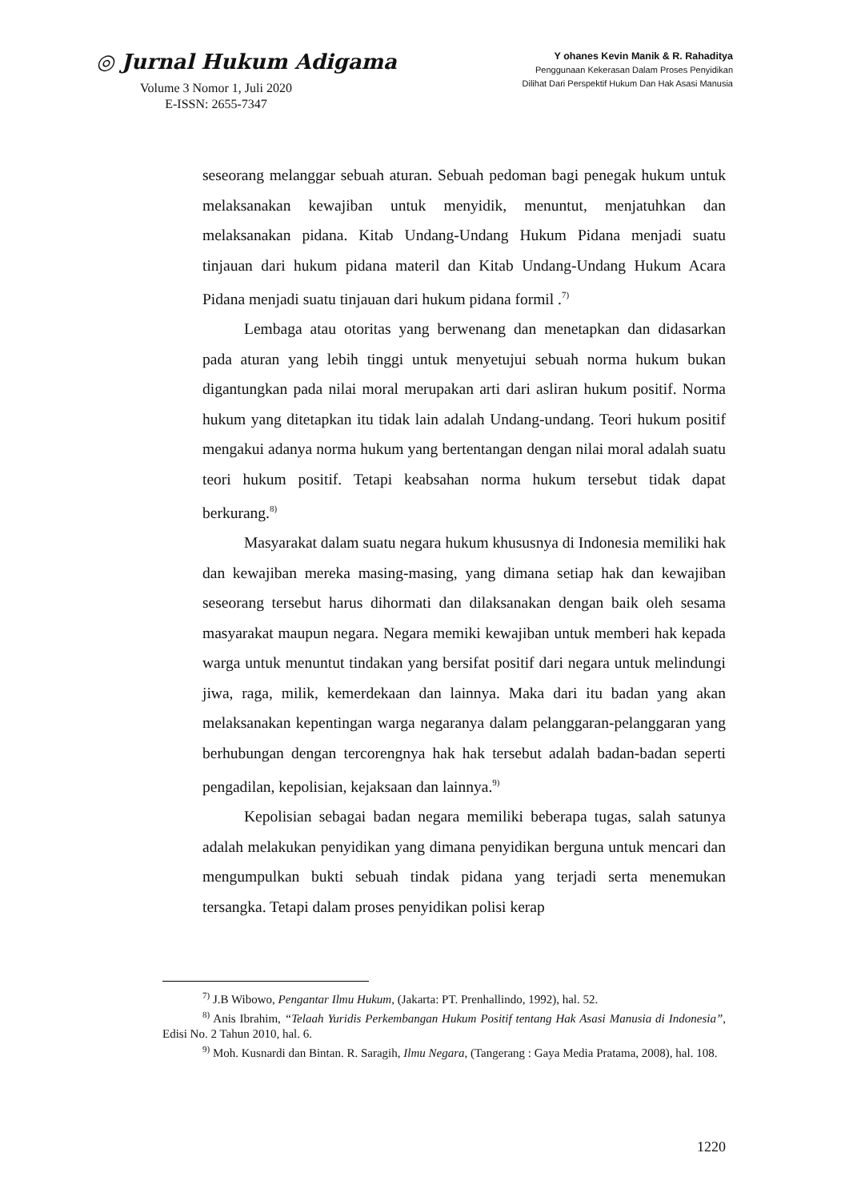◎ Jurnal Hukum Adigama
Volume 3 Nomor 1, Juli 2020
E-ISSN: 2655-7347
Y ohanes Kevin Manik & R. Rahaditya
Penggunaan Kekerasan Dalam Proses Penyidikan
Dilihat Dari Perspektif Hukum Dan Hak Asasi Manusia
seseorang melanggar sebuah aturan. Sebuah pedoman bagi penegak hukum untuk melaksanakan kewajiban untuk menyidik, menuntut, menjatuhkan dan melaksanakan pidana. Kitab Undang-Undang Hukum Pidana menjadi suatu tinjauan dari hukum pidana materil dan Kitab Undang-Undang Hukum Acara Pidana menjadi suatu tinjauan dari hukum pidana formil .<sup>7)</sup>
Lembaga atau otoritas yang berwenang dan menetapkan dan didasarkan pada aturan yang lebih tinggi untuk menyetujui sebuah norma hukum bukan digantungkan pada nilai moral merupakan arti dari asliran hukum positif. Norma hukum yang ditetapkan itu tidak lain adalah Undang-undang. Teori hukum positif mengakui adanya norma hukum yang bertentangan dengan nilai moral adalah suatu teori hukum positif. Tetapi keabsahan norma hukum tersebut tidak dapat berkurang.<sup>8)</sup>
Masyarakat dalam suatu negara hukum khususnya di Indonesia memiliki hak dan kewajiban mereka masing-masing, yang dimana setiap hak dan kewajiban seseorang tersebut harus dihormati dan dilaksanakan dengan baik oleh sesama masyarakat maupun negara. Negara memiki kewajiban untuk memberi hak kepada warga untuk menuntut tindakan yang bersifat positif dari negara untuk melindungi jiwa, raga, milik, kemerdekaan dan lainnya. Maka dari itu badan yang akan melaksanakan kepentingan warga negaranya dalam pelanggaran-pelanggaran yang berhubungan dengan tercorengnya hak hak tersebut adalah badan-badan seperti pengadilan, kepolisian, kejaksaan dan lainnya.<sup>9)</sup>
Kepolisian sebagai badan negara memiliki beberapa tugas, salah satunya adalah melakukan penyidikan yang dimana penyidikan berguna untuk mencari dan mengumpulkan bukti sebuah tindak pidana yang terjadi serta menemukan tersangka. Tetapi dalam proses penyidikan polisi kerap
<sup>7)</sup> J.B Wibowo, Pengantar Ilmu Hukum, (Jakarta: PT. Prenhallindo, 1992), hal. 52.
<sup>8)</sup> Anis Ibrahim, “Telaah Yuridis Perkembangan Hukum Positif tentang Hak Asasi Manusia di Indonesia”, Edisi No. 2 Tahun 2010, hal. 6.
<sup>9)</sup> Moh. Kusnardi dan Bintan. R. Saragih, Ilmu Negara, (Tangerang : Gaya Media Pratama, 2008), hal. 108.
1220